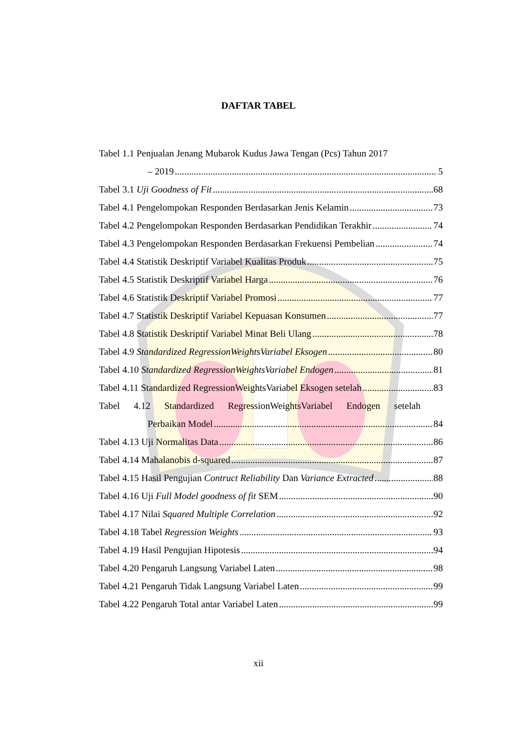DAFTAR TABEL
Tabel 1.1 Penjualan Jenang Mubarok Kudus Jawa Tengan (Pcs) Tahun 2017
– 2019 5
Tabel 3.1 Uji Goodness of Fit 68
Tabel 4.1 Pengelompokan Responden Berdasarkan Jenis Kelamin 73
Tabel 4.2 Pengelompokan Responden Berdasarkan Pendidikan Terakhir 74
Tabel 4.3 Pengelompokan Responden Berdasarkan Frekuensi Pembelian 74
Tabel 4.4 Statistik Deskriptif Variabel Kualitas Produk 75
Tabel 4.5 Statistik Deskriptif Variabel Harga 76
Tabel 4.6 Statistik Deskriptif Variabel Promosi 77
Tabel 4.7 Statistik Deskriptif Variabel Kepuasan Konsumen 77
Tabel 4.8 Statistik Deskriptif Variabel Minat Beli Ulang 78
Tabel 4.9 Standardized RegressionWeightsVariabel Eksogen 80
Tabel 4.10 Standardized RegressionWeightsVariabel Endogen 81
Tabel 4.11 Standardized RegressionWeightsVariabel Eksogen setelah 83
Tabel 4.12 Standardized RegressionWeightsVariabel Endogen setelah
Perbaikan Model 84
Tabel 4.13 Uji Normalitas Data 86
Tabel 4.14 Mahalanobis d-squared 87
Tabel 4.15 Hasil Pengujian Contruct Reliability Dan Variance Extracted 88
Tabel 4.16 Uji Full Model goodness of fit SEM 90
Tabel 4.17 Nilai Squared Multiple Correlation 92
Tabel 4.18 Tabel Regression Weights 93
Tabel 4.19 Hasil Pengujian Hipotesis 94
Tabel 4.20 Pengaruh Langsung Variabel Laten 98
Tabel 4.21 Pengaruh Tidak Langsung Variabel Laten 99
Tabel 4.22 Pengaruh Total antar Variabel Laten 99
xii